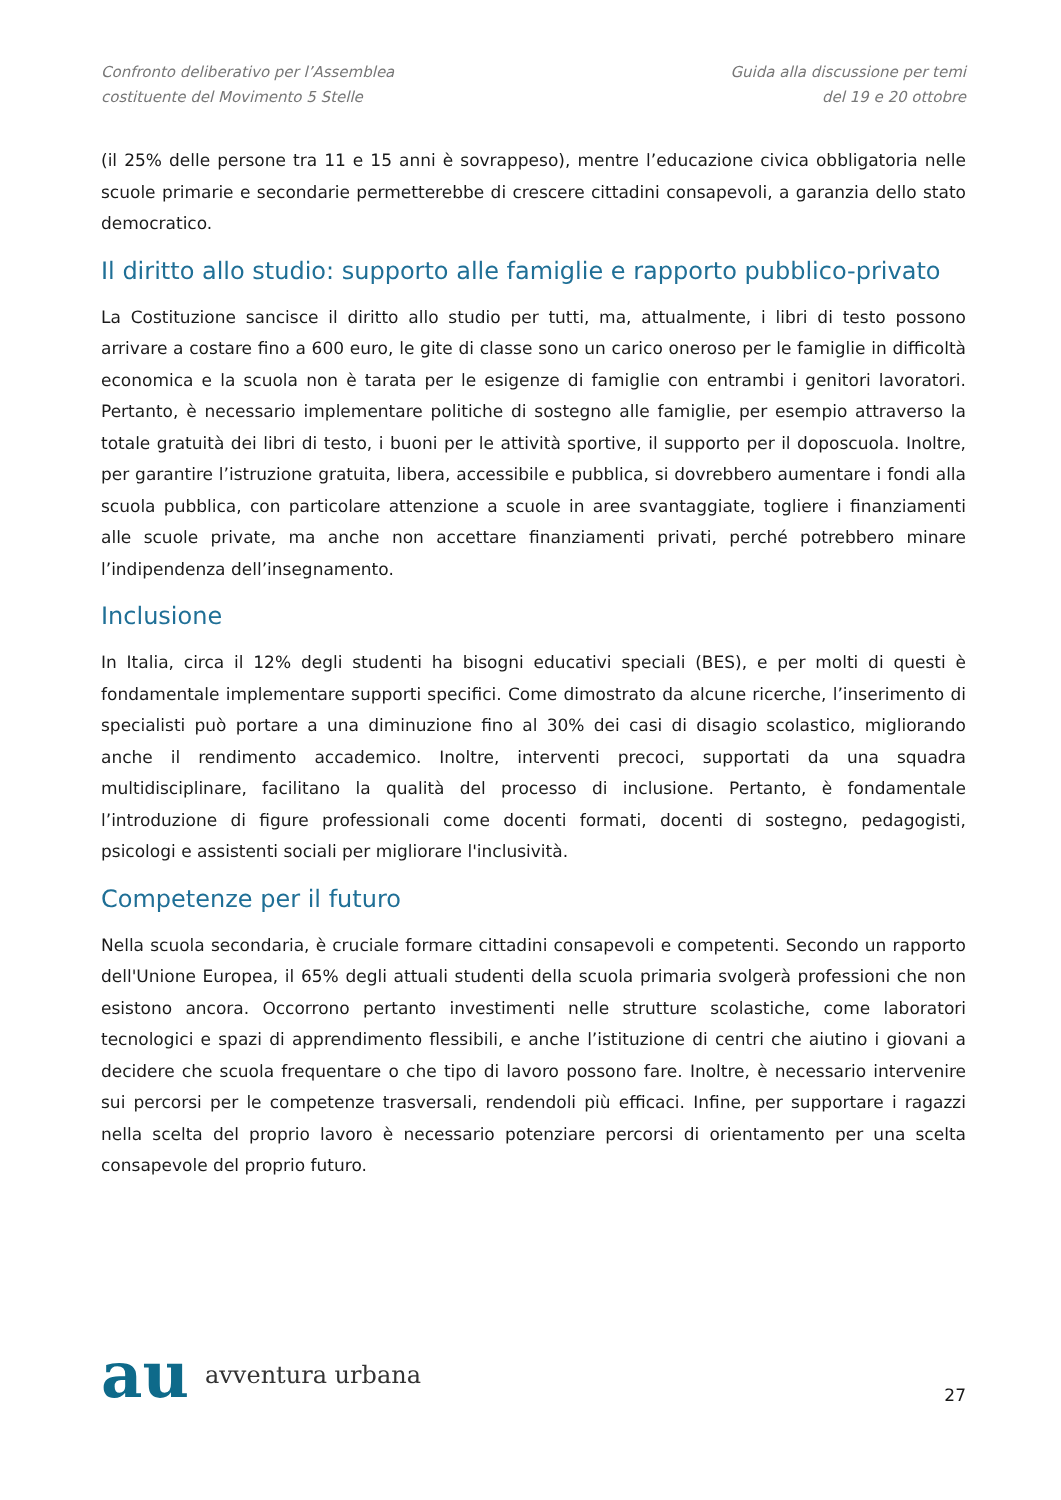Confronto deliberativo per l’Assemblea
costituente del Movimento 5 Stelle
Guida alla discussione per temi
del 19 e 20 ottobre
(il 25% delle persone tra 11 e 15 anni è sovrappeso), mentre l’educazione civica obbligatoria nelle scuole primarie e secondarie permetterebbe di crescere cittadini consapevoli, a garanzia dello stato democratico.
Il diritto allo studio: supporto alle famiglie e rapporto pubblico-privato
La Costituzione sancisce il diritto allo studio per tutti, ma, attualmente, i libri di testo possono arrivare a costare fino a 600 euro, le gite di classe sono un carico oneroso per le famiglie in difficoltà economica e la scuola non è tarata per le esigenze di famiglie con entrambi i genitori lavoratori. Pertanto, è necessario implementare politiche di sostegno alle famiglie, per esempio attraverso la totale gratuità dei libri di testo, i buoni per le attività sportive, il supporto per il doposcuola. Inoltre, per garantire l’istruzione gratuita, libera, accessibile e pubblica, si dovrebbero aumentare i fondi alla scuola pubblica, con particolare attenzione a scuole in aree svantaggiate, togliere i finanziamenti alle scuole private, ma anche non accettare finanziamenti privati, perché potrebbero minare l’indipendenza dell’insegnamento.
Inclusione
In Italia, circa il 12% degli studenti ha bisogni educativi speciali (BES), e per molti di questi è fondamentale implementare supporti specifici. Come dimostrato da alcune ricerche, l’inserimento di specialisti può portare a una diminuzione fino al 30% dei casi di disagio scolastico, migliorando anche il rendimento accademico. Inoltre, interventi precoci, supportati da una squadra multidisciplinare, facilitano la qualità del processo di inclusione. Pertanto, è fondamentale l’introduzione di figure professionali come docenti formati, docenti di sostegno, pedagogisti, psicologi e assistenti sociali per migliorare l'inclusività.
Competenze per il futuro
Nella scuola secondaria, è cruciale formare cittadini consapevoli e competenti. Secondo un rapporto dell'Unione Europea, il 65% degli attuali studenti della scuola primaria svolgerà professioni che non esistono ancora. Occorrono pertanto investimenti nelle strutture scolastiche, come laboratori tecnologici e spazi di apprendimento flessibili, e anche l’istituzione di centri che aiutino i giovani a decidere che scuola frequentare o che tipo di lavoro possono fare. Inoltre, è necessario intervenire sui percorsi per le competenze trasversali, rendendoli più efficaci. Infine, per supportare i ragazzi nella scelta del proprio lavoro è necessario potenziare percorsi di orientamento per una scelta consapevole del proprio futuro.
au avventura urbana
27